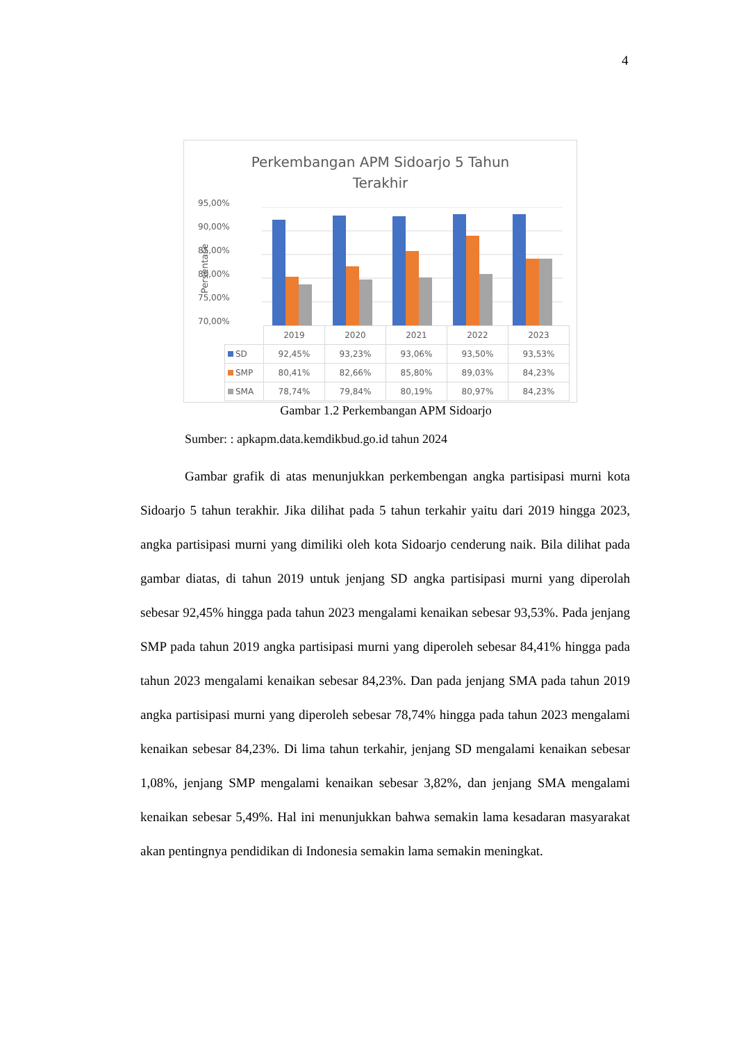4
Perkembangan APM Sidoarjo 5 Tahun
Terakhir
95,00%
90,00%
85,00%
80,00%
75,00%
70,00%
Persentase
| | 2019 | 2020 | 2021 | 2022 | 2023 |
| --- | --- | --- | --- | --- | --- |
| SD | 92,45% | 93,23% | 93,06% | 93,50% | 93,53% |
| SMP | 80,41% | 82,66% | 85,80% | 89,03% | 84,23% |
| SMA | 78,74% | 79,84% | 80,19% | 80,97% | 84,23% |
Gambar 1.2 Perkembangan APM Sidoarjo
Sumber: : apkapm.data.kemdikbud.go.id tahun 2024
Gambar grafik di atas menunjukkan perkembengan angka partisipasi murni kota Sidoarjo 5 tahun terakhir. Jika dilihat pada 5 tahun terkahir yaitu dari 2019 hingga 2023, angka partisipasi murni yang dimiliki oleh kota Sidoarjo cenderung naik. Bila dilihat pada gambar diatas, di tahun 2019 untuk jenjang SD angka partisipasi murni yang diperolah sebesar 92,45% hingga pada tahun 2023 mengalami kenaikan sebesar 93,53%. Pada jenjang SMP pada tahun 2019 angka partisipasi murni yang diperoleh sebesar 84,41% hingga pada tahun 2023 mengalami kenaikan sebesar 84,23%. Dan pada jenjang SMA pada tahun 2019 angka partisipasi murni yang diperoleh sebesar 78,74% hingga pada tahun 2023 mengalami kenaikan sebesar 84,23%. Di lima tahun terkahir, jenjang SD mengalami kenaikan sebesar 1,08%, jenjang SMP mengalami kenaikan sebesar 3,82%, dan jenjang SMA mengalami kenaikan sebesar 5,49%. Hal ini menunjukkan bahwa semakin lama kesadaran masyarakat akan pentingnya pendidikan di Indonesia semakin lama semakin meningkat.